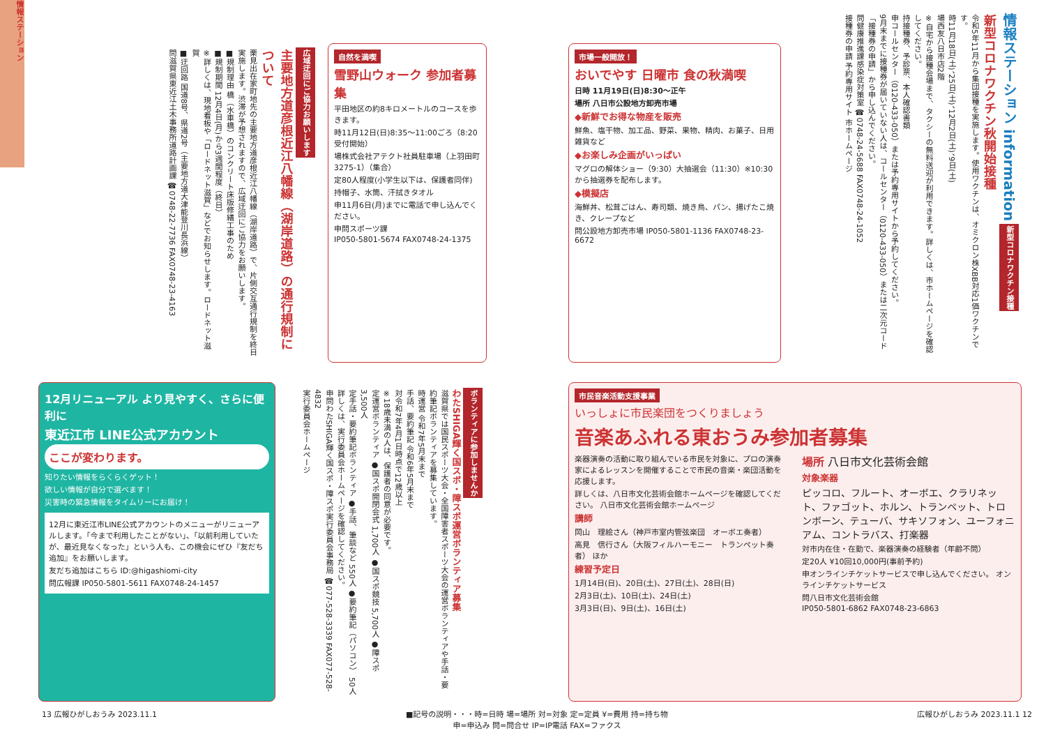情報ステーション
広域迂回にご協力お願いします
主要地方道彦根近江八幡線（湖岸道路）の通行規制について
栗見出在家町地先の主要地方道彦根近江八幡線（湖岸道路）で、片側交互通行規制を終日実施します。渋滞が予想されますので、広域迂回にご協力をお願いします。
■規制理由 橋（水車橋）のコンクリート床版修繕工事のため
■規制期間 12月4日(月)から3週間程度（終日）
※詳しくは、現地看板や「ロードネット滋賀」などでお知らせします。ロードネット滋賀
■迂回路 国道8号、県道2号（主要地方道大津能登川長浜線）
問滋賀県東近江土木事務所道路計画課 ☎0748-22-7736 FAX0748-23-4163
自然を満喫
雪野山ウォーク 参加者募集
平田地区の約8キロメートルのコースを歩きます。
時11月12日(日)8:35～11:00ごろ（8:20受付開始）
場株式会社アテクト社員駐車場（上羽田町3275-1）（集合）
定80人程度(小学生以下は、保護者同伴)
持帽子、水筒、汗拭きタオル
申11月6日(月)までに電話で申し込んでください。
申問スポーツ課
IP050-5801-5674 FAX0748-24-1375
市場一般開放！
おいでやす 日曜市 食の秋満喫
日時 11月19日(日)8:30～正午
場所 八日市公設地方卸売市場
◆新鮮でお得な物産を販売
鮮魚、塩干物、加工品、野菜、果物、精肉、お菓子、日用雑貨など
◆お楽しみ企画がいっぱい
マグロの解体ショー（9:30）大抽選会（11:30）※10:30から抽選券を配布します。
◆模擬店
海鮮丼、松茸ごはん、寿司類、焼き鳥、パン、揚げたこ焼き、クレープなど
問公設地方卸売市場 IP050-5801-1136 FAX0748-23-6672
情報ステーション information 新型コロナワクチン接種
新型コロナワクチン秋開始接種
令和5年11月から集団接種を実施します。使用ワクチンは、オミクロン株XBB対応1価ワクチンです。
時11月18日(土)、25日(土)、12月2日(土)、9日(土)
場西友八日市店2階
※自宅から接種会場まで、タクシーの無料送迎が利用できます。詳しくは、市ホームページを確認してください。
持接種券、予診票、本人確認書類
申コールセンター（0120-433-050）または予約専用サイトから予約してください。
9月末までに接種券が届いていない人は、コールセンター（0120-433-050）または二次元コード「接種券の申請」から申し込んでください。
問健康推進課感染症対策室 ☎0748-24-5688 FAX0748-24-1052
接種券の申請 予約専用サイト 市ホームページ
12月リニューアル より見やすく、さらに便利に
東近江市 LINE公式アカウント
ここが変わります。
知りたい情報をらくらくゲット！
欲しい情報が自分で選べます！
災害時の緊急情報をタイムリーにお届け！
12月に東近江市LINE公式アカウントのメニューがリニューアルします。「今まで利用したことがない」、「以前利用していたが、最近見なくなった」という人も、この機会にぜひ『友だち追加』をお願いします。
友だち追加はこちら ID:@higashiomi-city
問広報課 IP050-5801-5611 FAX0748-24-1457
ボランティアに参加しませんか
わたSHIGA輝く国スポ・障スポ運営ボランティア募集
滋賀県では国民スポーツ大会・全国障害者スポーツ大会の運営ボランティアや手話・要約筆記ボランティアを募集しています。
時運営 令和7年5月末まで
手話、要約筆記 令和6年5月末まで
対令和7年4月1日時点で12歳以上
※18歳未満の人は、保護者の同意が必要です。
定運営ボランティア ●国スポ開閉会式 1,700人 ●国スポ競技 5,700人 ●障スポ 3,500人
定手話・要約筆記ボランティア ●手話、筆談など 550人 ●要約筆記（パソコン） 50人
詳しくは、実行委員会ホームページを確認してください。
申問わたSHIGA輝く国スポ・障スポ実行委員会事務局 ☎077-528-3339 FAX077-528-4832
実行委員会ホームページ
市民音楽活動支援事業
いっしょに市民楽団をつくりましょう
音楽あふれる東おうみ参加者募集
楽器演奏の活動に取り組んでいる市民を対象に、プロの演奏家によるレッスンを開催することで市民の音楽・楽団活動を応援します。
詳しくは、八日市文化芸術会館ホームページを確認してください。 八日市文化芸術会館ホームページ
講師
岡山　理絵さん（神戸市室内管弦楽団　オーボエ奏者）
高見　信行さん（大阪フィルハーモニー　トランペット奏者） ほか
練習予定日
1月14日(日)、20日(土)、27日(土)、28日(日)
2月3日(土)、10日(土)、24日(土)
3月3日(日)、9日(土)、16日(土)
場所 八日市文化芸術会館
対象楽器
ピッコロ、フルート、オーボエ、クラリネット、ファゴット、ホルン、トランペット、トロンボーン、テューバ、サキソフォン、ユーフォニアム、コントラバス、打楽器
対市内在住・在勤で、楽器演奏の経験者（年齢不問）
定20人 ¥10回10,000円(事前予約)
申オンラインチケットサービスで申し込んでください。 オンラインチケットサービス
問八日市文化芸術会館
IP050-5801-6862 FAX0748-23-6863
13 広報ひがしおうみ 2023.11.1 ■記号の説明・・・時=日時 場=場所 対=対象 定=定員 ¥=費用 持=持ち物
申=申込み 問=問合せ IP=IP電話 FAX=ファクス 広報ひがしおうみ 2023.11.1 12